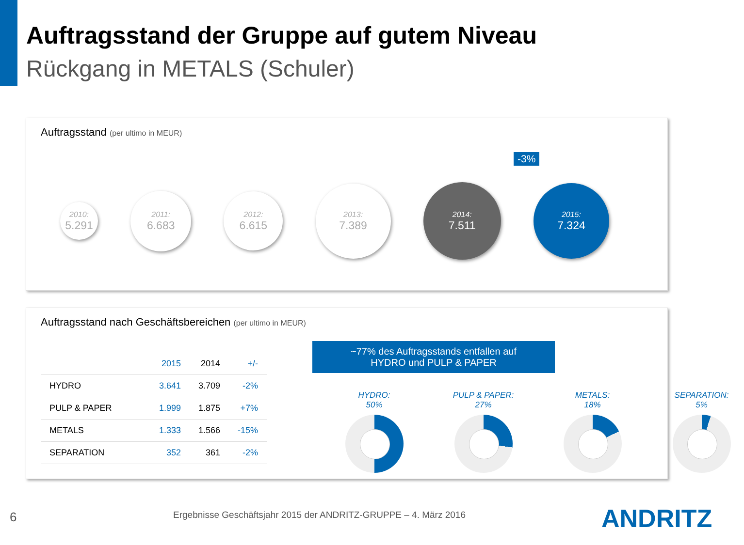Auftragsstand der Gruppe auf gutem Niveau
Rückgang in METALS (Schuler)
Auftragsstand (per ultimo in MEUR)
-3%
2010:
5.291
2011:
6.683
2012:
6.615
2013:
7.389
2014:
7.511
2015:
7.324
Auftragsstand nach Geschäftsbereichen (per ultimo in MEUR)
| | 2015 | 2014 | +/- |
| --- | --- | --- | --- |
| HYDRO | 3.641 | 3.709 | -2% |
| PULP & PAPER | 1.999 | 1.875 | +7% |
| METALS | 1.333 | 1.566 | -15% |
| SEPARATION | 352 | 361 | -2% |
~77% des Auftragsstands entfallen auf
HYDRO und PULP & PAPER
HYDRO:
50%
PULP & PAPER:
27%
METALS:
18%
SEPARATION:
5%
6
Ergebnisse Geschäftsjahr 2015 der ANDRITZ-GRUPPE – 4. März 2016
ANDRITZ